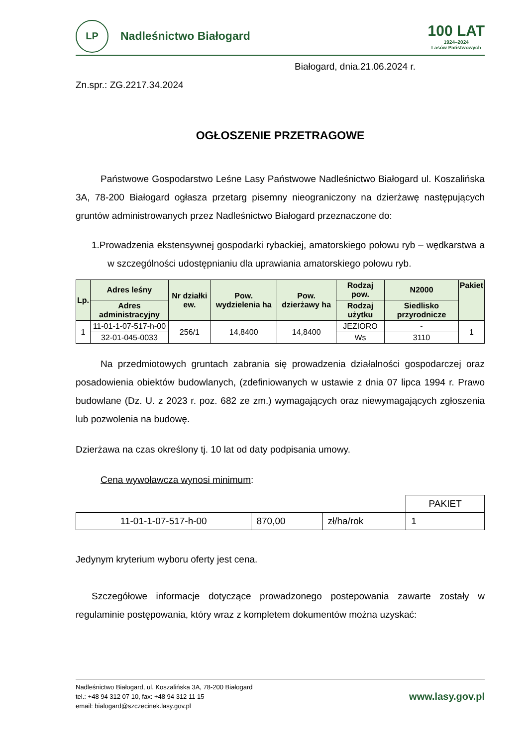LP
Nadleśnictwo Białogard
100 LAT
1924–2024
Lasów Państwowych
Białogard, dnia.21.06.2024 r.
Zn.spr.: ZG.2217.34.2024
OGŁOSZENIE PRZETRAGOWE
Państwowe Gospodarstwo Leśne Lasy Państwowe Nadleśnictwo Białogard ul. Koszalińska 3A, 78-200 Białogard ogłasza przetarg pisemny nieograniczony na dzierżawę następujących gruntów administrowanych przez Nadleśnictwo Białogard przeznaczone do:
1.Prowadzenia ekstensywnej gospodarki rybackiej, amatorskiego połowu ryb – wędkarstwa a w szczególności udostępnianiu dla uprawiania amatorskiego połowu ryb.
| Lp. | Adres leśny | Nr działki ew. | Pow. wydzielenia ha | Pow. dzierżawy ha | Rodzaj pow. | N2000 | Pakiet |
| --- | --- | --- | --- | --- | --- | --- | --- |
| | Adres administracyjny | | | | Rodzaj użytku | Siedlisko przyrodnicze | |
| 1 | 11-01-1-07-517-h-00 | 256/1 | 14,8400 | 14,8400 | JEZIORO | - | 1 |
| | 32-01-045-0033 | | | | Ws | 3110 | |
Na przedmiotowych gruntach zabrania się prowadzenia działalności gospodarczej oraz posadowienia obiektów budowlanych, (zdefiniowanych w ustawie z dnia 07 lipca 1994 r. Prawo budowlane (Dz. U. z 2023 r. poz. 682 ze zm.) wymagających oraz niewymagających zgłoszenia lub pozwolenia na budowę.
Dzierżawa na czas określony tj. 10 lat od daty podpisania umowy.
Cena wywoławcza wynosi minimum:
| | | | PAKIET |
| 11-01-1-07-517-h-00 | 870,00 | zł/ha/rok | 1 |
Jedynym kryterium wyboru oferty jest cena.
Szczegółowe informacje dotyczące prowadzonego postepowania zawarte zostały w regulaminie postępowania, który wraz z kompletem dokumentów można uzyskać:
Nadleśnictwo Białogard, ul. Koszalińska 3A, 78-200 Białogard
tel.: +48 94 312 07 10, fax: +48 94 312 11 15
email: bialogard@szczecinek.lasy.gov.pl
www.lasy.gov.pl